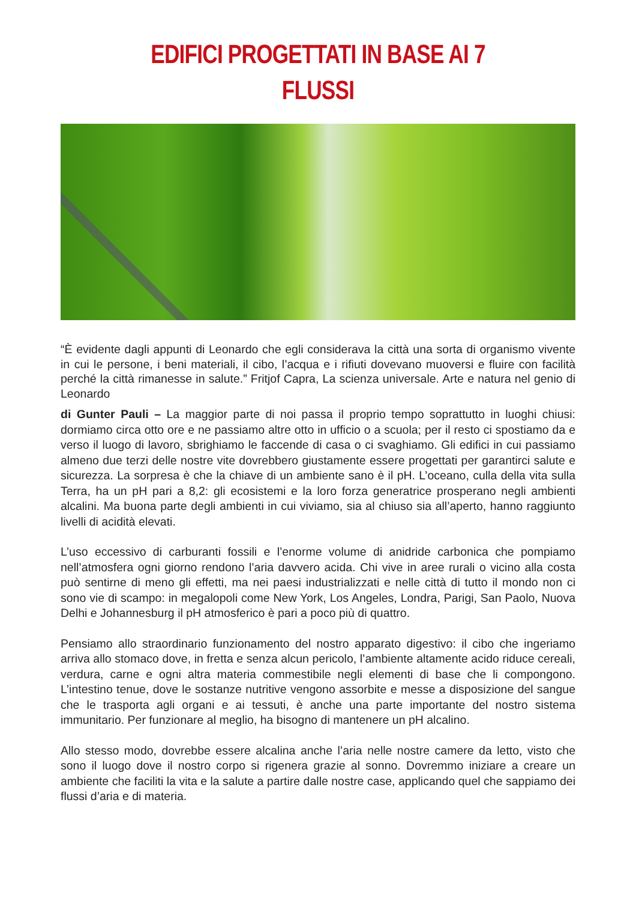EDIFICI PROGETTATI IN BASE AI 7 FLUSSI
“È evidente dagli appunti di Leonardo che egli considerava la città una sorta di organismo vivente in cui le persone, i beni materiali, il cibo, l’acqua e i rifiuti dovevano muoversi e fluire con facilità perché la città rimanesse in salute.” Fritjof Capra, La scienza universale. Arte e natura nel genio di Leonardo
di Gunter Pauli – La maggior parte di noi passa il proprio tempo soprattutto in luoghi chiusi: dormiamo circa otto ore e ne passiamo altre otto in ufficio o a scuola; per il resto ci spostiamo da e verso il luogo di lavoro, sbrighiamo le faccende di casa o ci svaghiamo. Gli edifici in cui passiamo almeno due terzi delle nostre vite dovrebbero giustamente essere progettati per garantirci salute e sicurezza. La sorpresa è che la chiave di un ambiente sano è il pH. L’oceano, culla della vita sulla Terra, ha un pH pari a 8,2: gli ecosistemi e la loro forza generatrice prosperano negli ambienti alcalini. Ma buona parte degli ambienti in cui viviamo, sia al chiuso sia all’aperto, hanno raggiunto livelli di acidità elevati.
L’uso eccessivo di carburanti fossili e l’enorme volume di anidride carbonica che pompiamo nell’atmosfera ogni giorno rendono l’aria davvero acida. Chi vive in aree rurali o vicino alla costa può sentirne di meno gli effetti, ma nei paesi industrializzati e nelle città di tutto il mondo non ci sono vie di scampo: in megalopoli come New York, Los Angeles, Londra, Parigi, San Paolo, Nuova Delhi e Johannesburg il pH atmosferico è pari a poco più di quattro.
Pensiamo allo straordinario funzionamento del nostro apparato digestivo: il cibo che ingeriamo arriva allo stomaco dove, in fretta e senza alcun pericolo, l’ambiente altamente acido riduce cereali, verdura, carne e ogni altra materia commestibile negli elementi di base che li compongono. L’intestino tenue, dove le sostanze nutritive vengono assorbite e messe a disposizione del sangue che le trasporta agli organi e ai tessuti, è anche una parte importante del nostro sistema immunitario. Per funzionare al meglio, ha bisogno di mantenere un pH alcalino.
Allo stesso modo, dovrebbe essere alcalina anche l’aria nelle nostre camere da letto, visto che sono il luogo dove il nostro corpo si rigenera grazie al sonno. Dovremmo iniziare a creare un ambiente che faciliti la vita e la salute a partire dalle nostre case, applicando quel che sappiamo dei flussi d’aria e di materia.